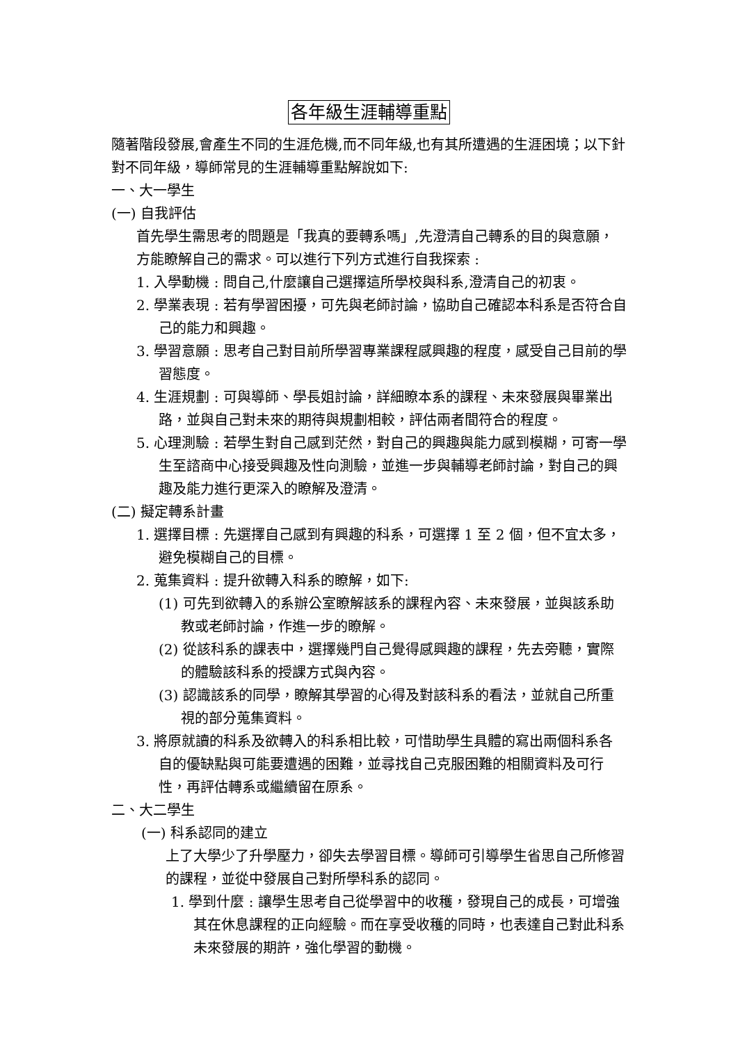各年級生涯輔導重點
隨著階段發展,會產生不同的生涯危機,而不同年級,也有其所遭遇的生涯困境；以下針對不同年級，導師常見的生涯輔導重點解說如下:
一、大一學生
(一) 自我評估
首先學生需思考的問題是「我真的要轉系嗎」,先澄清自己轉系的目的與意願，方能瞭解自己的需求。可以進行下列方式進行自我探索 :
1. 入學動機 : 問自己,什麼讓自己選擇這所學校與科系,澄清自己的初衷。
2. 學業表現 : 若有學習困擾，可先與老師討論，協助自己確認本科系是否符合自己的能力和興趣。
3. 學習意願 : 思考自己對目前所學習專業課程感興趣的程度，感受自己目前的學習態度。
4. 生涯規劃 : 可與導師、學長姐討論，詳細瞭本系的課程、未來發展與畢業出路，並與自己對未來的期待與規劃相較，評估兩者間符合的程度。
5. 心理測驗 : 若學生對自己感到茫然，對自己的興趣與能力感到模糊，可寄一學生至諮商中心接受興趣及性向測驗，並進一步與輔導老師討論，對自己的興趣及能力進行更深入的瞭解及澄清。
(二) 擬定轉系計畫
1. 選擇目標 : 先選擇自己感到有興趣的科系，可選擇 1 至 2 個，但不宜太多，避免模糊自己的目標。
2. 蒐集資料 : 提升欲轉入科系的瞭解，如下:
(1) 可先到欲轉入的系辦公室瞭解該系的課程內容、未來發展，並與該系助教或老師討論，作進一步的瞭解。
(2) 從該科系的課表中，選擇幾門自己覺得感興趣的課程，先去旁聽，實際的體驗該科系的授課方式與內容。
(3) 認識該系的同學，瞭解其學習的心得及對該科系的看法，並就自己所重視的部分蒐集資料。
3. 將原就讀的科系及欲轉入的科系相比較，可惜助學生具體的寫出兩個科系各自的優缺點與可能要遭遇的困難，並尋找自己克服困難的相關資料及可行性，再評估轉系或繼續留在原系。
二、大二學生
(一) 科系認同的建立
上了大學少了升學壓力，卻失去學習目標。導師可引導學生省思自己所修習的課程，並從中發展自己對所學科系的認同。
1. 學到什麼 : 讓學生思考自己從學習中的收穫，發現自己的成長，可增強其在休息課程的正向經驗。而在享受收穫的同時，也表達自己對此科系未來發展的期許，強化學習的動機。